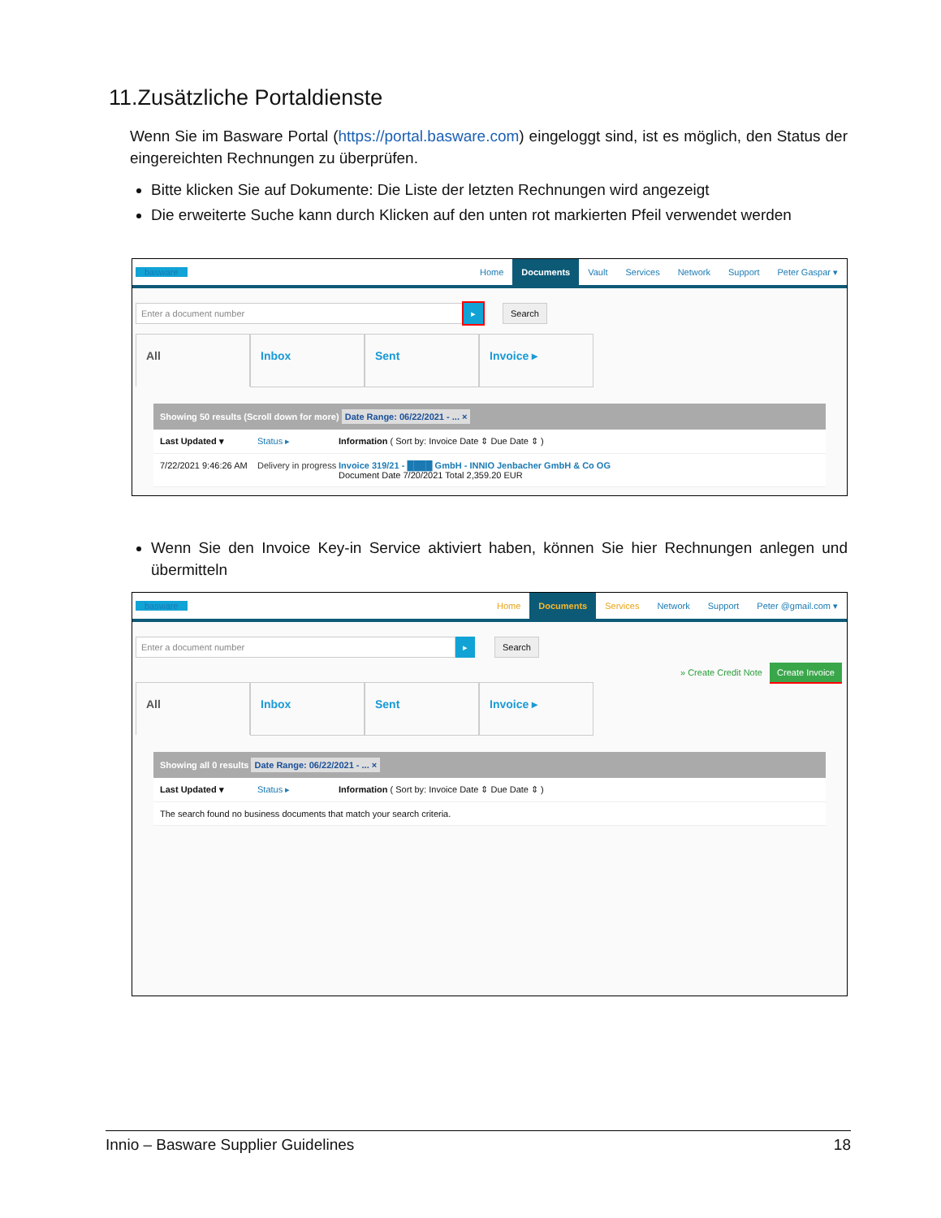11.Zusätzliche Portaldienste
Wenn Sie im Basware Portal (https://portal.basware.com) eingeloggt sind, ist es möglich, den Status der eingereichten Rechnungen zu überprüfen.
Bitte klicken Sie auf Dokumente: Die Liste der letzten Rechnungen wird angezeigt
Die erweiterte Suche kann durch Klicken auf den unten rot markierten Pfeil verwendet werden
basware Home Documents Vault Services Network Support Peter Gaspar ▾
Enter a document number
▸
Search
All Inbox Sent Invoice ▸
Showing 50 results (Scroll down for more) Date Range: 06/22/2021 - ... ×
Last Updated ▾ Status ▸ Information ( Sort by: Invoice Date ⇕ Due Date ⇕ )
7/22/2021 9:46:26 AM
Delivery in progress
Invoice 319/21 - ████ GmbH - INNIO Jenbacher GmbH & Co OG
Document Date 7/20/2021 Total 2,359.20 EUR
Wenn Sie den Invoice Key-in Service aktiviert haben, können Sie hier Rechnungen anlegen und übermitteln
basware Home Documents Services Network Support Peter @gmail.com ▾
Enter a document number
▸
Search
» Create Credit Note Create Invoice
All Inbox Sent Invoice ▸
Showing all 0 results Date Range: 06/22/2021 - ... ×
Last Updated ▾ Status ▸ Information ( Sort by: Invoice Date ⇕ Due Date ⇕ )
The search found no business documents that match your search criteria.
Innio – Basware Supplier Guidelines 18